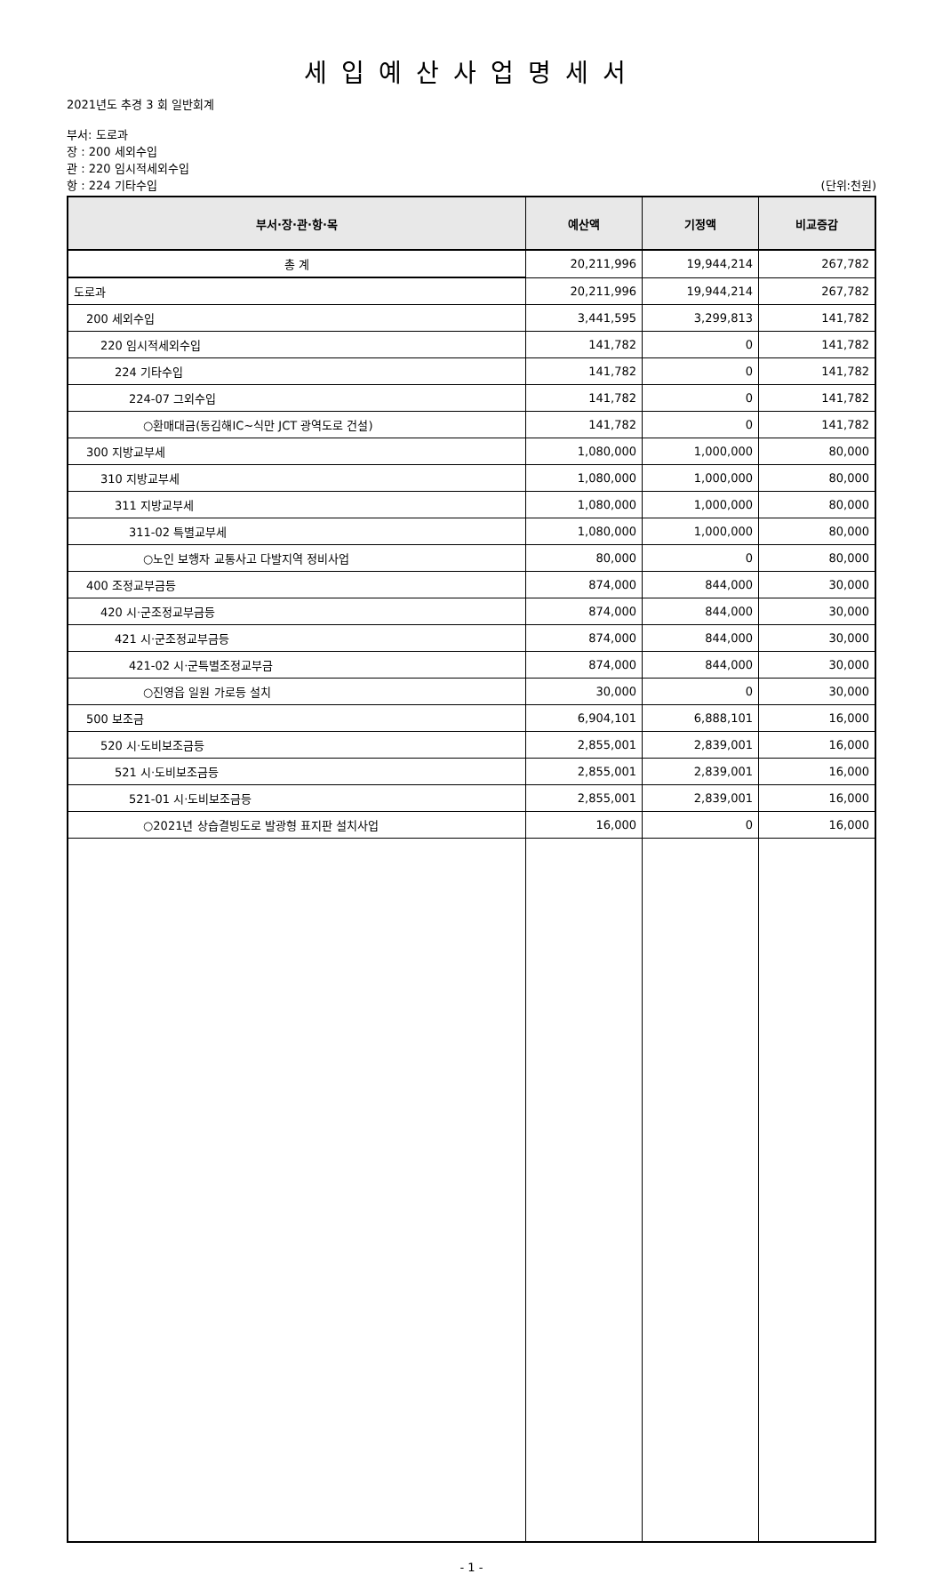세입예산사업명세서
2021년도 추경 3 회 일반회계
부서: 도로과
장 : 200 세외수입
관 : 220 임시적세외수입
항 : 224 기타수입 (단위:천원)
| 부서·장·관·항·목 | 예산액 | 기정액 | 비교증감 |
| --- | --- | --- | --- |
| 총 계 | 20,211,996 | 19,944,214 | 267,782 |
| 도로과 | 20,211,996 | 19,944,214 | 267,782 |
| 200 세외수입 | 3,441,595 | 3,299,813 | 141,782 |
| 220 임시적세외수입 | 141,782 | 0 | 141,782 |
| 224 기타수입 | 141,782 | 0 | 141,782 |
| 224-07 그외수입 | 141,782 | 0 | 141,782 |
| ○환매대금(동김해IC~식만 JCT 광역도로 건설) | 141,782 | 0 | 141,782 |
| 300 지방교부세 | 1,080,000 | 1,000,000 | 80,000 |
| 310 지방교부세 | 1,080,000 | 1,000,000 | 80,000 |
| 311 지방교부세 | 1,080,000 | 1,000,000 | 80,000 |
| 311-02 특별교부세 | 1,080,000 | 1,000,000 | 80,000 |
| ○노인 보행자 교통사고 다발지역 정비사업 | 80,000 | 0 | 80,000 |
| 400 조정교부금등 | 874,000 | 844,000 | 30,000 |
| 420 시·군조정교부금등 | 874,000 | 844,000 | 30,000 |
| 421 시·군조정교부금등 | 874,000 | 844,000 | 30,000 |
| 421-02 시·군특별조정교부금 | 874,000 | 844,000 | 30,000 |
| ○진영읍 일원 가로등 설치 | 30,000 | 0 | 30,000 |
| 500 보조금 | 6,904,101 | 6,888,101 | 16,000 |
| 520 시·도비보조금등 | 2,855,001 | 2,839,001 | 16,000 |
| 521 시·도비보조금등 | 2,855,001 | 2,839,001 | 16,000 |
| 521-01 시·도비보조금등 | 2,855,001 | 2,839,001 | 16,000 |
| ○2021년 상습결빙도로 발광형 표지판 설치사업 | 16,000 | 0 | 16,000 |
- 1 -